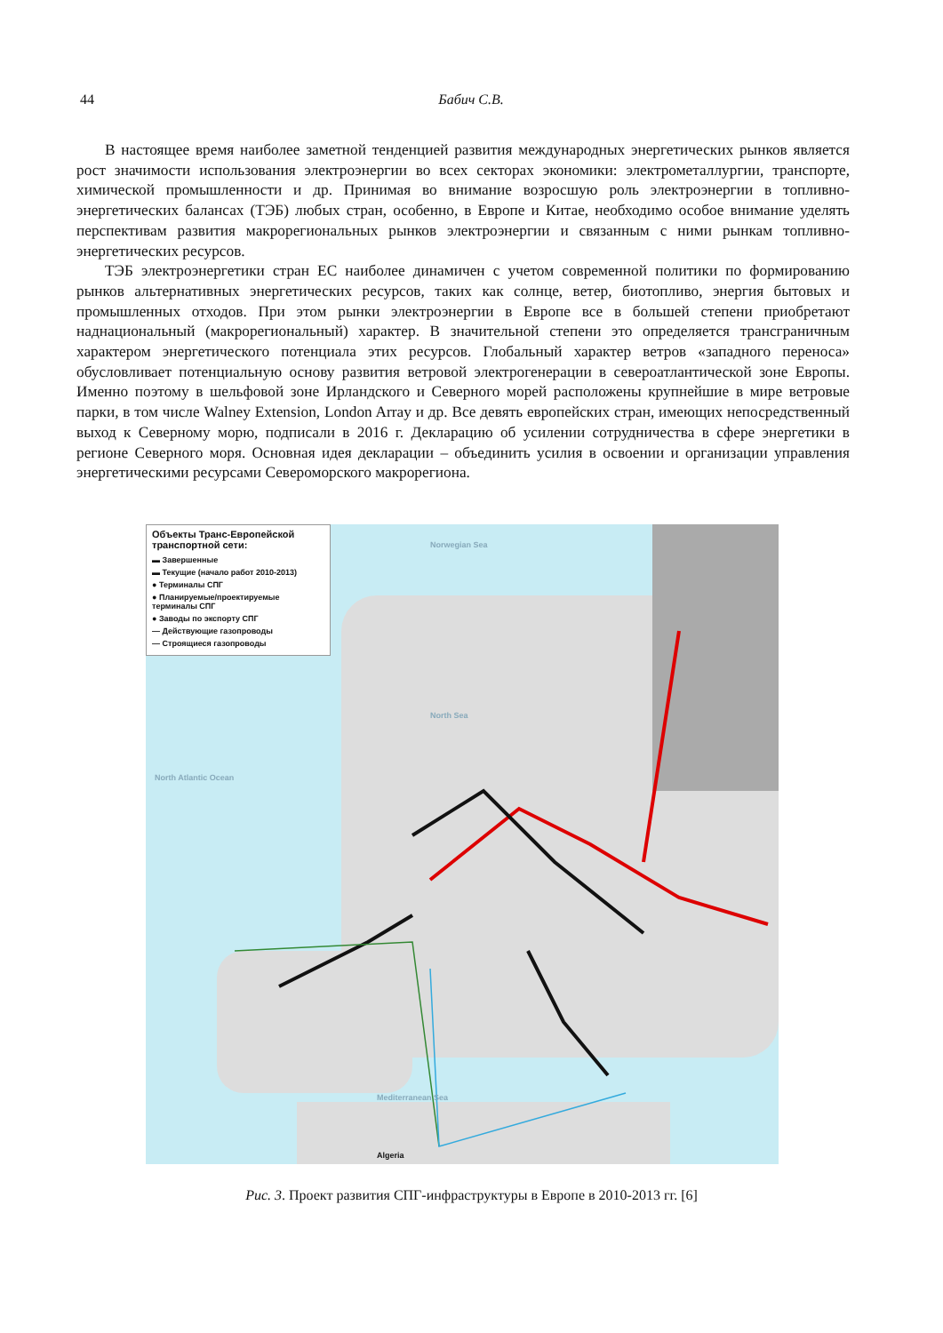44 Бабич С.В.
В настоящее время наиболее заметной тенденцией развития международных энергетических рынков является рост значимости использования электроэнергии во всех секторах экономики: электрометаллургии, транспорте, химической промышленности и др. Принимая во внимание возросшую роль электроэнергии в топливно-энергетических балансах (ТЭБ) любых стран, особенно, в Европе и Китае, необходимо особое внимание уделять перспективам развития макрорегиональных рынков электроэнергии и связанным с ними рынкам топливно-энергетических ресурсов.
ТЭБ электроэнергетики стран ЕС наиболее динамичен с учетом современной политики по формированию рынков альтернативных энергетических ресурсов, таких как солнце, ветер, биотопливо, энергия бытовых и промышленных отходов. При этом рынки электроэнергии в Европе все в большей степени приобретают наднациональный (макрорегиональный) характер. В значительной степени это определяется трансграничным характером энергетического потенциала этих ресурсов. Глобальный характер ветров «западного переноса» обусловливает потенциальную основу развития ветровой электрогенерации в североатлантической зоне Европы. Именно поэтому в шельфовой зоне Ирландского и Северного морей расположены крупнейшие в мире ветровые парки, в том числе Walney Extension, London Array и др. Все девять европейских стран, имеющих непосредственный выход к Северному морю, подписали в 2016 г. Декларацию об усилении сотрудничества в сфере энергетики в регионе Северного моря. Основная идея декларации – объединить усилия в освоении и организации управления энергетическими ресурсами Североморского макрорегиона.
Объекты Транс-Европейской транспортной сети:
▬ Завершенные
▬ Текущие (начало работ 2010-2013)
● Терминалы СПГ
● Планируемые/проектируемые терминалы СПГ
● Заводы по экспорту СПГ
— Действующие газопроводы
— Строящиеся газопроводы
Norwegian Sea
North Sea
North Atlantic Ocean
Mediterranean Sea
Algeria
Рис. 3. Проект развития СПГ-инфраструктуры в Европе в 2010-2013 гг. [6]